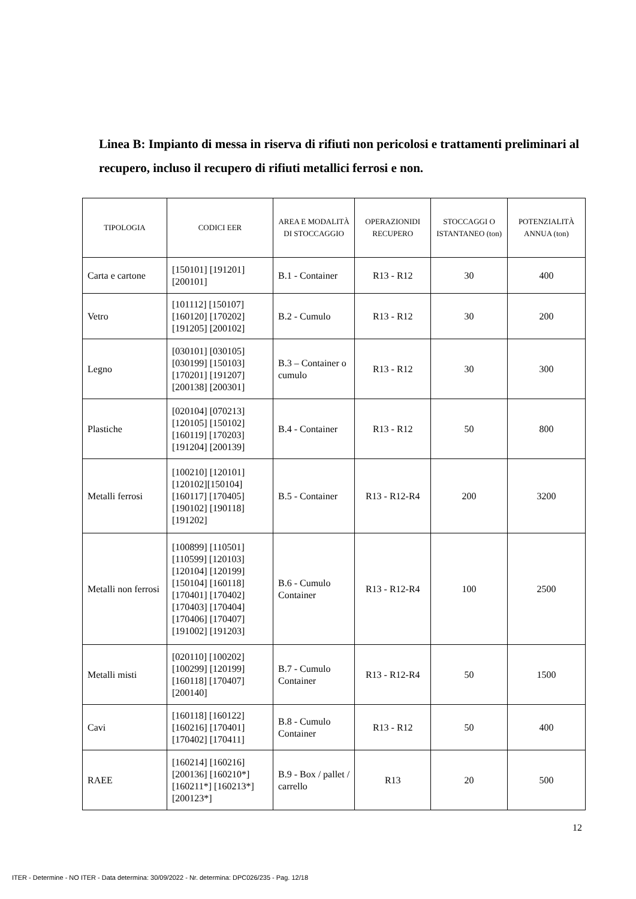Linea B: Impianto di messa in riserva di rifiuti non pericolosi e trattamenti preliminari al recupero, incluso il recupero di rifiuti metallici ferrosi e non.
| TIPOLOGIA | CODICI EER | AREA E MODALITÀ DI STOCCAGGIO | OPERAZIONIDI RECUPERO | STOCCAGGI O ISTANTANEO (ton) | POTENZIALITÀ ANNUA (ton) |
| --- | --- | --- | --- | --- | --- |
| Carta e cartone | [150101] [191201] [200101] | B.1 - Container | R13 - R12 | 30 | 400 |
| Vetro | [101112] [150107] [160120] [170202] [191205] [200102] | B.2 - Cumulo | R13 - R12 | 30 | 200 |
| Legno | [030101] [030105] [030199] [150103] [170201] [191207] [200138] [200301] | B.3 – Container o cumulo | R13 - R12 | 30 | 300 |
| Plastiche | [020104] [070213] [120105] [150102] [160119] [170203] [191204] [200139] | B.4 - Container | R13 - R12 | 50 | 800 |
| Metalli ferrosi | [100210] [120101] [120102][150104] [160117] [170405] [190102] [190118] [191202] | B.5 - Container | R13 - R12-R4 | 200 | 3200 |
| Metalli non ferrosi | [100899] [110501] [110599] [120103] [120104] [120199] [150104] [160118] [170401] [170402] [170403] [170404] [170406] [170407] [191002] [191203] | B.6 - Cumulo Container | R13 - R12-R4 | 100 | 2500 |
| Metalli misti | [020110] [100202] [100299] [120199] [160118] [170407] [200140] | B.7 - Cumulo Container | R13 - R12-R4 | 50 | 1500 |
| Cavi | [160118] [160122] [160216] [170401] [170402] [170411] | B.8 - Cumulo Container | R13 - R12 | 50 | 400 |
| RAEE | [160214] [160216] [200136] [160210*] [160211*] [160213*] [200123*] | B.9 - Box / pallet / carrello | R13 | 20 | 500 |
12
ITER - Determine - NO ITER - Data determina: 30/09/2022 - Nr. determina: DPC026/235 - Pag. 12/18